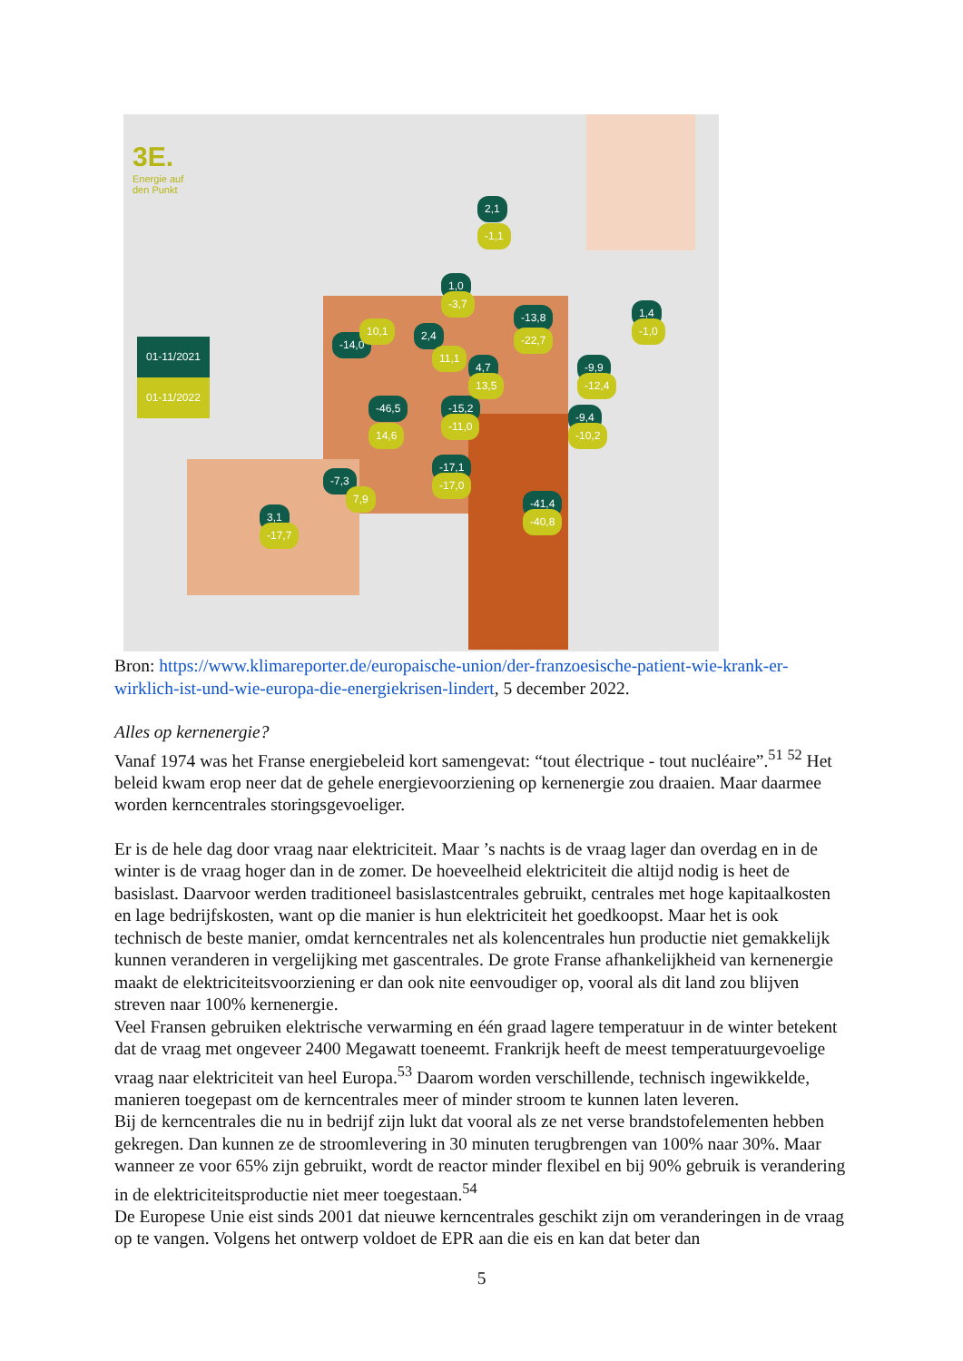3E.
Energie auf
den Punkt
01-11/2021
01-11/2022
2,1
-1,1
1,0
-3,7
-13,8
-22,7
1,4
-1,0
-9,9
-12,4
-9,4
-10,2
-46,5
14,6
-15,2
-11,0
4,7
13,5
-17,1
-17,0
-41,4
-40,8 3,1
-17,7
-14,0
10,1 2,4
11,1
-7,3
7,9
Bron: https://www.klimareporter.de/europaische-union/der-franzoesische-patient-wie-krank-er-wirklich-ist-und-wie-europa-die-energiekrisen-lindert, 5 december 2022.
Alles op kernenergie?
Vanaf 1974 was het Franse energiebeleid kort samengevat: “tout électrique - tout nucléaire”.<sup>51</sup> <sup>52</sup> Het beleid kwam erop neer dat de gehele energievoorziening op kernenergie zou draaien. Maar daarmee worden kerncentrales storingsgevoeliger.
Er is de hele dag door vraag naar elektriciteit. Maar ’s nachts is de vraag lager dan overdag en in de winter is de vraag hoger dan in de zomer. De hoeveelheid elektriciteit die altijd nodig is heet de basislast. Daarvoor werden traditioneel basislastcentrales gebruikt, centrales met hoge kapitaalkosten en lage bedrijfskosten, want op die manier is hun elektriciteit het goedkoopst. Maar het is ook technisch de beste manier, omdat kerncentrales net als kolencentrales hun productie niet gemakkelijk kunnen veranderen in vergelijking met gascentrales. De grote Franse afhankelijkheid van kernenergie maakt de elektriciteitsvoorziening er dan ook nite eenvoudiger op, vooral als dit land zou blijven streven naar 100% kernenergie.
Veel Fransen gebruiken elektrische verwarming en één graad lagere temperatuur in de winter betekent dat de vraag met ongeveer 2400 Megawatt toeneemt. Frankrijk heeft de meest temperatuurgevoelige vraag naar elektriciteit van heel Europa.<sup>53</sup> Daarom worden verschillende, technisch ingewikkelde, manieren toegepast om de kerncentrales meer of minder stroom te kunnen laten leveren.
Bij de kerncentrales die nu in bedrijf zijn lukt dat vooral als ze net verse brandstofelementen hebben gekregen. Dan kunnen ze de stroomlevering in 30 minuten terugbrengen van 100% naar 30%. Maar wanneer ze voor 65% zijn gebruikt, wordt de reactor minder flexibel en bij 90% gebruik is verandering in de elektriciteitsproductie niet meer toegestaan.<sup>54</sup>
De Europese Unie eist sinds 2001 dat nieuwe kerncentrales geschikt zijn om veranderingen in de vraag op te vangen. Volgens het ontwerp voldoet de EPR aan die eis en kan dat beter dan
5